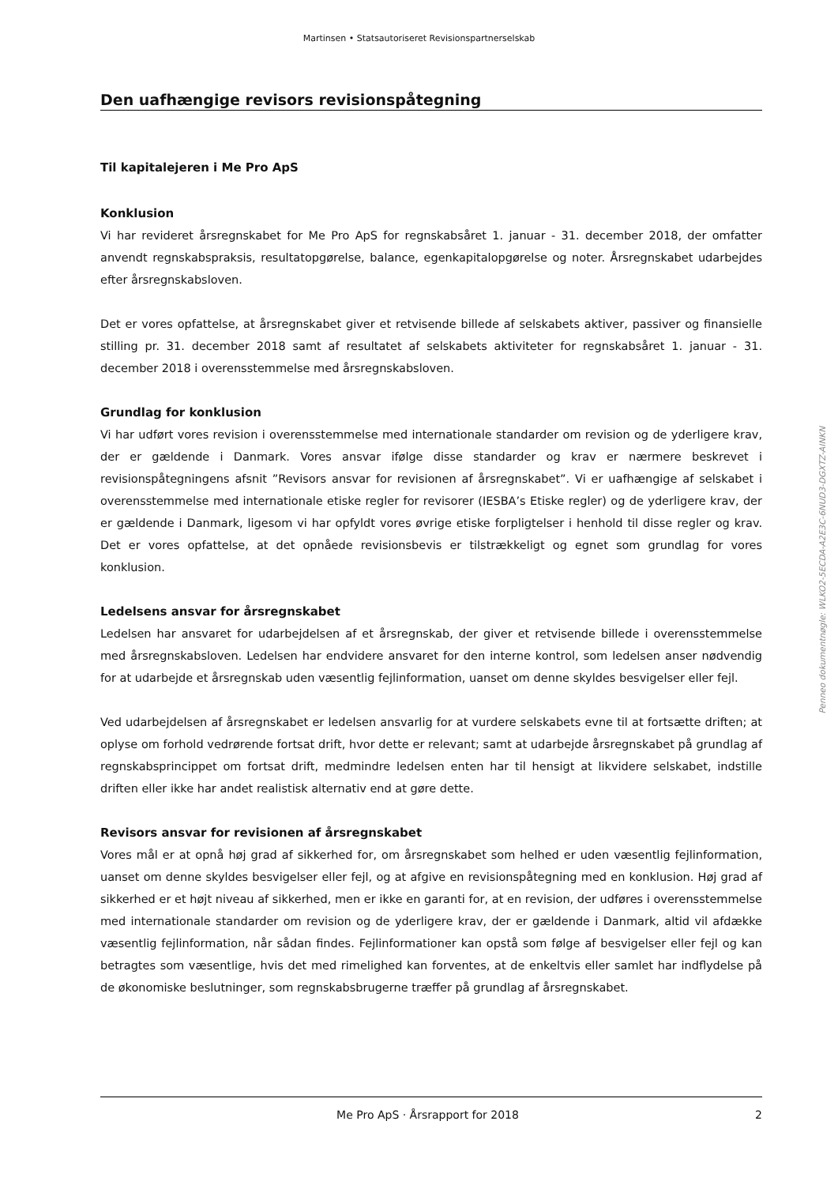Martinsen • Statsautoriseret Revisionspartnerselskab
Den uafhængige revisors revisionspåtegning
Til kapitalejeren i Me Pro ApS
Konklusion
Vi har revideret årsregnskabet for Me Pro ApS for regnskabsåret 1. januar - 31. december 2018, der omfatter anvendt regnskabspraksis, resultatopgørelse, balance, egenkapitalopgørelse og noter. Årsregnskabet udarbejdes efter årsregnskabsloven.
Det er vores opfattelse, at årsregnskabet giver et retvisende billede af selskabets aktiver, passiver og finansielle stilling pr. 31. december 2018 samt af resultatet af selskabets aktiviteter for regnskabsåret 1. januar - 31. december 2018 i overensstemmelse med årsregnskabsloven.
Grundlag for konklusion
Vi har udført vores revision i overensstemmelse med internationale standarder om revision og de yderligere krav, der er gældende i Danmark. Vores ansvar ifølge disse standarder og krav er nærmere beskrevet i revisionspåtegningens afsnit ”Revisors ansvar for revisionen af årsregnskabet”. Vi er uafhængige af selskabet i overensstemmelse med internationale etiske regler for revisorer (IESBA’s Etiske regler) og de yderligere krav, der er gældende i Danmark, ligesom vi har opfyldt vores øvrige etiske forpligtelser i henhold til disse regler og krav. Det er vores opfattelse, at det opnåede revisionsbevis er tilstrækkeligt og egnet som grundlag for vores konklusion.
Ledelsens ansvar for årsregnskabet
Ledelsen har ansvaret for udarbejdelsen af et årsregnskab, der giver et retvisende billede i overensstemmelse med årsregnskabsloven. Ledelsen har endvidere ansvaret for den interne kontrol, som ledelsen anser nødvendig for at udarbejde et årsregnskab uden væsentlig fejlinformation, uanset om denne skyldes besvigelser eller fejl.
Ved udarbejdelsen af årsregnskabet er ledelsen ansvarlig for at vurdere selskabets evne til at fortsætte driften; at oplyse om forhold vedrørende fortsat drift, hvor dette er relevant; samt at udarbejde årsregnskabet på grundlag af regnskabsprincippet om fortsat drift, medmindre ledelsen enten har til hensigt at likvidere selskabet, indstille driften eller ikke har andet realistisk alternativ end at gøre dette.
Revisors ansvar for revisionen af årsregnskabet
Vores mål er at opnå høj grad af sikkerhed for, om årsregnskabet som helhed er uden væsentlig fejlinformation, uanset om denne skyldes besvigelser eller fejl, og at afgive en revisionspåtegning med en konklusion. Høj grad af sikkerhed er et højt niveau af sikkerhed, men er ikke en garanti for, at en revision, der udføres i overensstemmelse med internationale standarder om revision og de yderligere krav, der er gældende i Danmark, altid vil afdække væsentlig fejlinformation, når sådan findes. Fejlinformationer kan opstå som følge af besvigelser eller fejl og kan betragtes som væsentlige, hvis det med rimelighed kan forventes, at de enkeltvis eller samlet har indflydelse på de økonomiske beslutninger, som regnskabsbrugerne træffer på grundlag af årsregnskabet.
Penneo dokumentnøgle: WLKO2-5ECDA-A2E3C-6NUD3-DGXTZ-AINKN
Me Pro ApS · Årsrapport for 2018 2